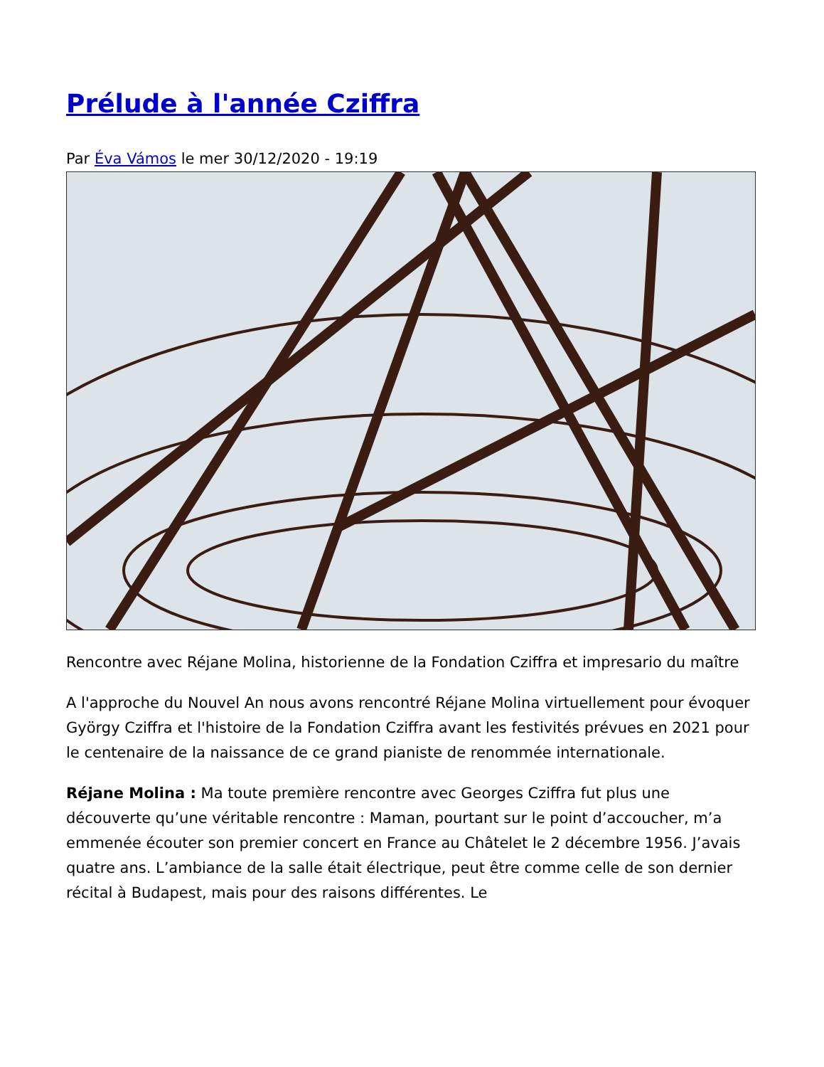Prélude à l'année Cziffra
Par Éva Vámos le mer 30/12/2020 - 19:19
Rencontre avec Réjane Molina, historienne de la Fondation Cziffra et impresario du maître
A l'approche du Nouvel An nous avons rencontré Réjane Molina virtuellement pour évoquer György Cziffra et l'histoire de la Fondation Cziffra avant les festivités prévues en 2021 pour le centenaire de la naissance de ce grand pianiste de renommée internationale.
Réjane Molina : Ma toute première rencontre avec Georges Cziffra fut plus une découverte qu’une véritable rencontre : Maman, pourtant sur le point d’accoucher, m’a emmenée écouter son premier concert en France au Châtelet le 2 décembre 1956. J’avais quatre ans. L’ambiance de la salle était électrique, peut être comme celle de son dernier récital à Budapest, mais pour des raisons différentes. Le